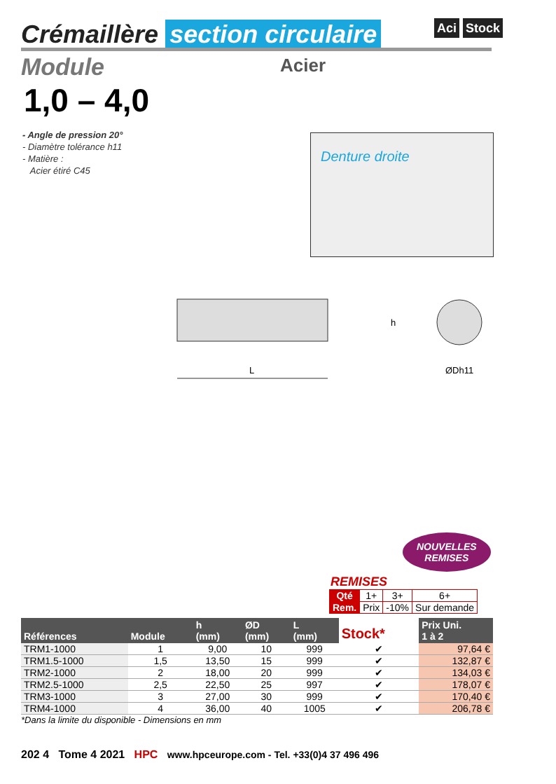Crémaillère section circulaire Aci Stock
Module Acier
1,0 – 4,0
- Angle de pression 20°
- Diamètre tolérance h11
- Matière :
Acier étiré C45
Denture droite
L
h
ØDh11
NOUVELLES
REMISES
REMISES
| Qté | 1+ | 3+ | 6+ |
| Rem. | Prix | -10% | Sur demande |
| Références | Module | h (mm) | ØD (mm) | L (mm) | Stock* | Prix Uni. 1 à 2 |
| --- | --- | --- | --- | --- | --- | --- |
| TRM1-1000 | 1 | 9,00 | 10 | 999 | ✔ | 97,64 € |
| TRM1.5-1000 | 1,5 | 13,50 | 15 | 999 | ✔ | 132,87 € |
| TRM2-1000 | 2 | 18,00 | 20 | 999 | ✔ | 134,03 € |
| TRM2.5-1000 | 2,5 | 22,50 | 25 | 997 | ✔ | 178,07 € |
| TRM3-1000 | 3 | 27,00 | 30 | 999 | ✔ | 170,40 € |
| TRM4-1000 | 4 | 36,00 | 40 | 1005 | ✔ | 206,78 € |
*Dans la limite du disponible - Dimensions en mm
202 4 Tome 4 2021 HPC www.hpceurope.com - Tel. +33(0)4 37 496 496